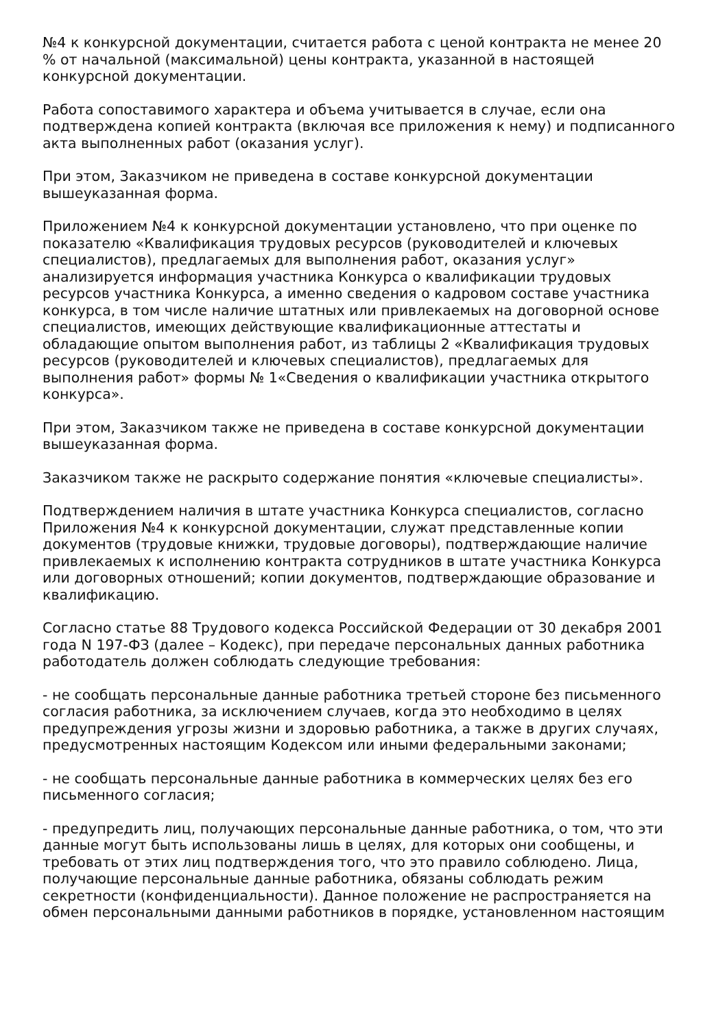№4 к конкурсной документации, считается работа с ценой контракта не менее 20 % от начальной (максимальной) цены контракта, указанной в настоящей конкурсной документации.
Работа сопоставимого характера и объема учитывается в случае, если она подтверждена копией контракта (включая все приложения к нему) и подписанного акта выполненных работ (оказания услуг).
При этом, Заказчиком не приведена в составе конкурсной документации вышеуказанная форма.
Приложением №4 к конкурсной документации установлено, что при оценке по показателю «Квалификация трудовых ресурсов (руководителей и ключевых специалистов), предлагаемых для выполнения работ, оказания услуг» анализируется информация участника Конкурса о квалификации трудовых ресурсов участника Конкурса, а именно сведения о кадровом составе участника конкурса, в том числе наличие штатных или привлекаемых на договорной основе специалистов, имеющих действующие квалификационные аттестаты и обладающие опытом выполнения работ, из таблицы 2 «Квалификация трудовых ресурсов (руководителей и ключевых специалистов), предлагаемых для выполнения работ» формы № 1«Сведения о квалификации участника открытого конкурса».
При этом, Заказчиком также не приведена в составе конкурсной документации вышеуказанная форма.
Заказчиком также не раскрыто содержание понятия «ключевые специалисты».
Подтверждением наличия в штате участника Конкурса специалистов, согласно Приложения №4 к конкурсной документации, служат представленные копии документов (трудовые книжки, трудовые договоры), подтверждающие наличие привлекаемых к исполнению контракта сотрудников в штате участника Конкурса или договорных отношений; копии документов, подтверждающие образование и квалификацию.
Согласно статье 88 Трудового кодекса Российской Федерации от 30 декабря 2001 года N 197-ФЗ (далее – Кодекс), при передаче персональных данных работника работодатель должен соблюдать следующие требования:
- не сообщать персональные данные работника третьей стороне без письменного согласия работника, за исключением случаев, когда это необходимо в целях предупреждения угрозы жизни и здоровью работника, а также в других случаях, предусмотренных настоящим Кодексом или иными федеральными законами;
- не сообщать персональные данные работника в коммерческих целях без его письменного согласия;
- предупредить лиц, получающих персональные данные работника, о том, что эти данные могут быть использованы лишь в целях, для которых они сообщены, и требовать от этих лиц подтверждения того, что это правило соблюдено. Лица, получающие персональные данные работника, обязаны соблюдать режим секретности (конфиденциальности). Данное положение не распространяется на обмен персональными данными работников в порядке, установленном настоящим